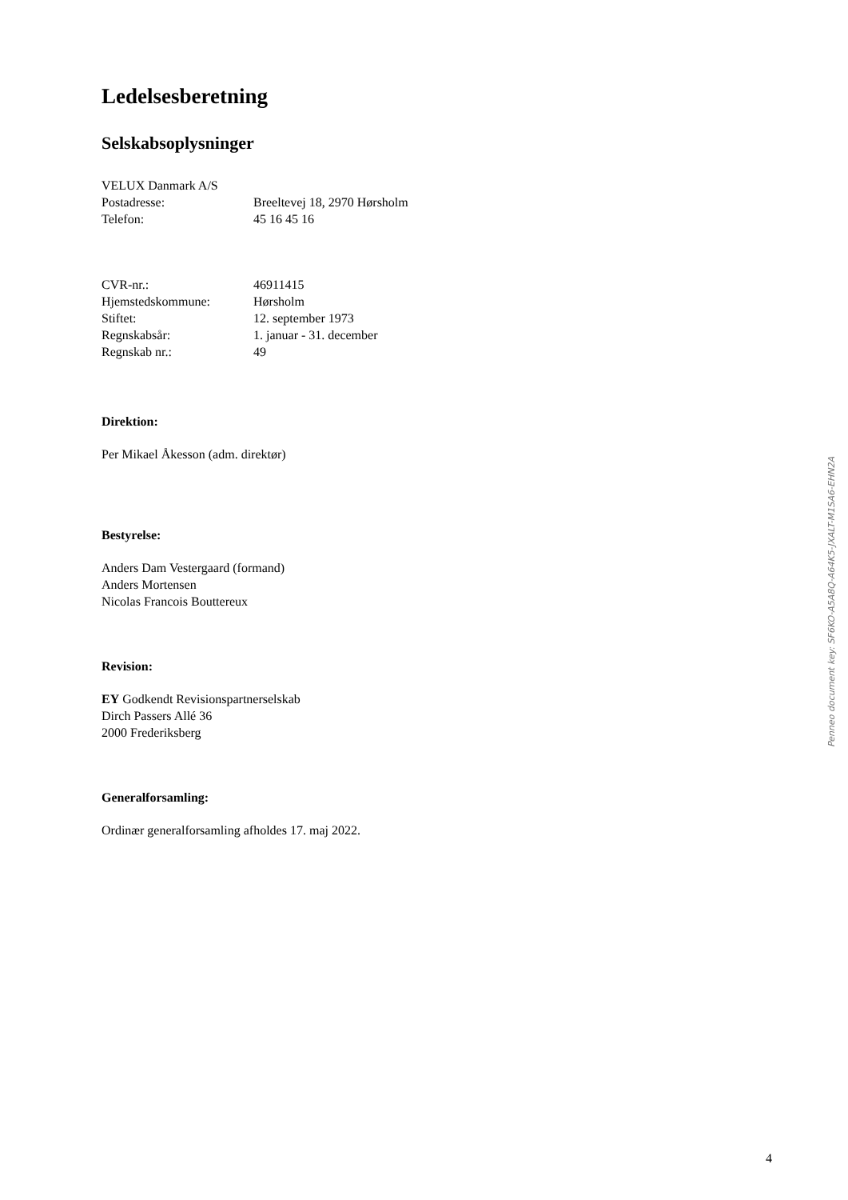Ledelsesberetning
Selskabsoplysninger
VELUX Danmark A/S
Postadresse: Breeltevej 18, 2970 Hørsholm
Telefon: 45 16 45 16
CVR-nr.: 46911415
Hjemstedskommune: Hørsholm
Stiftet: 12. september 1973
Regnskabsår: 1. januar - 31. december
Regnskab nr.: 49
Direktion:
Per Mikael Åkesson (adm. direktør)
Bestyrelse:
Anders Dam Vestergaard (formand)
Anders Mortensen
Nicolas Francois Bouttereux
Revision:
EY Godkendt Revisionspartnerselskab
Dirch Passers Allé 36
2000 Frederiksberg
Generalforsamling:
Ordinær generalforsamling afholdes 17. maj 2022.
Penneo document key: SF6KO-A5A8Q-A64K5-JXALT-M1SA6-EHN2A
4